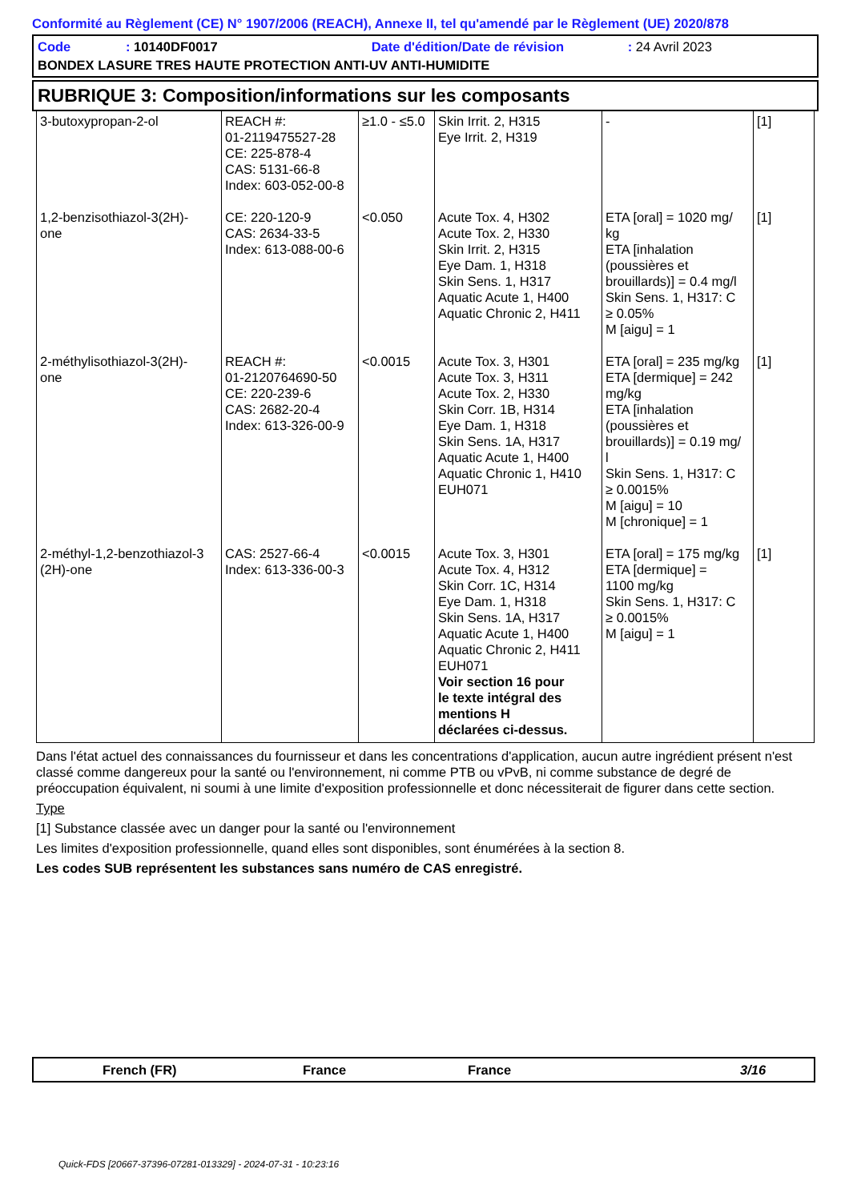Conformité au Règlement (CE) N° 1907/2006 (REACH), Annexe II, tel qu'amendé par le Règlement (UE) 2020/878
Code: 10140DF0017 Date d'édition/Date de révision: 24 Avril 2023
BONDEX LASURE TRES HAUTE PROTECTION ANTI-UV ANTI-HUMIDITE
RUBRIQUE 3: Composition/informations sur les composants
| 3-butoxypropan-2-ol | REACH #: 01-2119475527-28 CE: 225-878-4 CAS: 5131-66-8 Index: 603-052-00-8 | ≥1.0 - ≤5.0 | Skin Irrit. 2, H315 Eye Irrit. 2, H319 | - | [1] |
| 1,2-benzisothiazol-3(2H)- one | CE: 220-120-9 CAS: 2634-33-5 Index: 613-088-00-6 | <0.050 | Acute Tox. 4, H302 Acute Tox. 2, H330 Skin Irrit. 2, H315 Eye Dam. 1, H318 Skin Sens. 1, H317 Aquatic Acute 1, H400 Aquatic Chronic 2, H411 | ETA [oral] = 1020 mg/ kg ETA [inhalation (poussières et brouillards)] = 0.4 mg/l Skin Sens. 1, H317: C ≥ 0.05% M [aigu] = 1 | [1] |
| 2-méthylisothiazol-3(2H)- one | REACH #: 01-2120764690-50 CE: 220-239-6 CAS: 2682-20-4 Index: 613-326-00-9 | <0.0015 | Acute Tox. 3, H301 Acute Tox. 3, H311 Acute Tox. 2, H330 Skin Corr. 1B, H314 Eye Dam. 1, H318 Skin Sens. 1A, H317 Aquatic Acute 1, H400 Aquatic Chronic 1, H410 EUH071 | ETA [oral] = 235 mg/kg ETA [dermique] = 242 mg/kg ETA [inhalation (poussières et brouillards)] = 0.19 mg/ l Skin Sens. 1, H317: C ≥ 0.0015% M [aigu] = 10 M [chronique] = 1 | [1] |
| 2-méthyl-1,2-benzothiazol-3 (2H)-one | CAS: 2527-66-4 Index: 613-336-00-3 | <0.0015 | Acute Tox. 3, H301 Acute Tox. 4, H312 Skin Corr. 1C, H314 Eye Dam. 1, H318 Skin Sens. 1A, H317 Aquatic Acute 1, H400 Aquatic Chronic 2, H411 EUH071 Voir section 16 pour le texte intégral des mentions H déclarées ci-dessus. | ETA [oral] = 175 mg/kg ETA [dermique] = 1100 mg/kg Skin Sens. 1, H317: C ≥ 0.0015% M [aigu] = 1 | [1] |
Dans l'état actuel des connaissances du fournisseur et dans les concentrations d'application, aucun autre ingrédient présent n'est classé comme dangereux pour la santé ou l'environnement, ni comme PTB ou vPvB, ni comme substance de degré de préoccupation équivalent, ni soumi à une limite d'exposition professionnelle et donc nécessiterait de figurer dans cette section.
Type
[1] Substance classée avec un danger pour la santé ou l'environnement
Les limites d'exposition professionnelle, quand elles sont disponibles, sont énumérées à la section 8.
Les codes SUB représentent les substances sans numéro de CAS enregistré.
French (FR) France France 3/16
Quick-FDS [20667-37396-07281-013329] - 2024-07-31 - 10:23:16